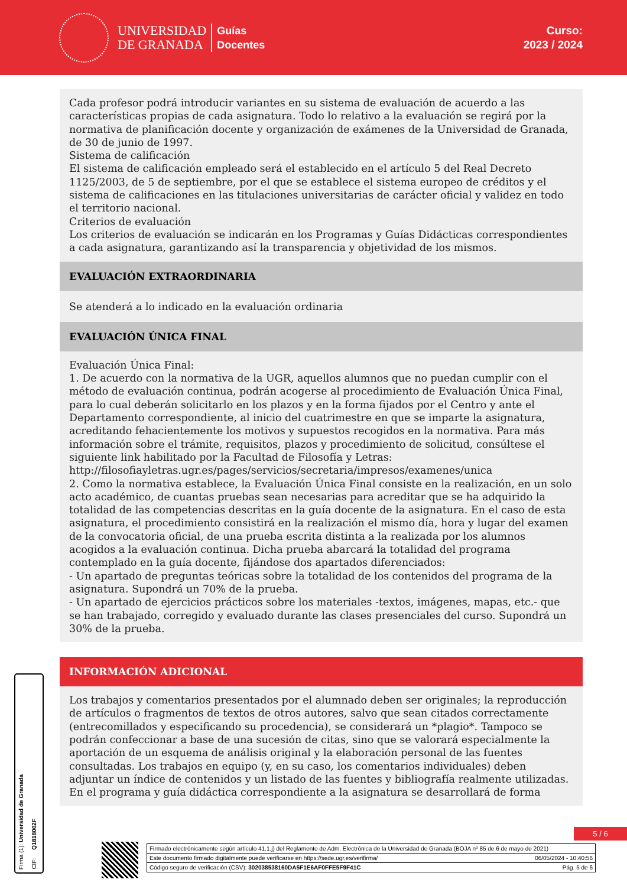UNIVERSIDAD
DE GRANADA
Guías
Docentes
Curso:
2023 / 2024
Cada profesor podrá introducir variantes en su sistema de evaluación de acuerdo a las características propias de cada asignatura. Todo lo relativo a la evaluación se regirá por la normativa de planificación docente y organización de exámenes de la Universidad de Granada, de 30 de junio de 1997.
Sistema de calificación
El sistema de calificación empleado será el establecido en el artículo 5 del Real Decreto 1125/2003, de 5 de septiembre, por el que se establece el sistema europeo de créditos y el sistema de calificaciones en las titulaciones universitarias de carácter oficial y validez en todo el territorio nacional.
Criterios de evaluación
Los criterios de evaluación se indicarán en los Programas y Guías Didácticas correspondientes a cada asignatura, garantizando así la transparencia y objetividad de los mismos.
EVALUACIÓN EXTRAORDINARIA
Se atenderá a lo indicado en la evaluación ordinaria
EVALUACIÓN ÚNICA FINAL
Evaluación Única Final:
1. De acuerdo con la normativa de la UGR, aquellos alumnos que no puedan cumplir con el método de evaluación continua, podrán acogerse al procedimiento de Evaluación Única Final, para lo cual deberán solicitarlo en los plazos y en la forma fijados por el Centro y ante el Departamento correspondiente, al inicio del cuatrimestre en que se imparte la asignatura, acreditando fehacientemente los motivos y supuestos recogidos en la normativa. Para más información sobre el trámite, requisitos, plazos y procedimiento de solicitud, consúltese el siguiente link habilitado por la Facultad de Filosofía y Letras:
http://filosofiayletras.ugr.es/pages/servicios/secretaria/impresos/examenes/unica
2. Como la normativa establece, la Evaluación Única Final consiste en la realización, en un solo acto académico, de cuantas pruebas sean necesarias para acreditar que se ha adquirido la totalidad de las competencias descritas en la guía docente de la asignatura. En el caso de esta asignatura, el procedimiento consistirá en la realización el mismo día, hora y lugar del examen de la convocatoria oficial, de una prueba escrita distinta a la realizada por los alumnos acogidos a la evaluación continua. Dicha prueba abarcará la totalidad del programa contemplado en la guía docente, fijándose dos apartados diferenciados:
- Un apartado de preguntas teóricas sobre la totalidad de los contenidos del programa de la asignatura. Supondrá un 70% de la prueba.
- Un apartado de ejercicios prácticos sobre los materiales -textos, imágenes, mapas, etc.- que se han trabajado, corregido y evaluado durante las clases presenciales del curso. Supondrá un 30% de la prueba.
INFORMACIÓN ADICIONAL
Los trabajos y comentarios presentados por el alumnado deben ser originales; la reproducción de artículos o fragmentos de textos de otros autores, salvo que sean citados correctamente (entrecomillados y especificando su procedencia), se considerará un *plagio*. Tampoco se podrán confeccionar a base de una sucesión de citas, sino que se valorará especialmente la aportación de un esquema de análisis original y la elaboración personal de las fuentes consultadas. Los trabajos en equipo (y, en su caso, los comentarios individuales) deben adjuntar un índice de contenidos y un listado de las fuentes y bibliografía realmente utilizadas.
En el programa y guía didáctica correspondiente a la asignatura se desarrollará de forma
Firma (1): Universidad de Granada
CIF: Q1818002F
5 / 6
Firmado electrónicamente según artículo 41.1.j) del Reglamento de Adm. Electrónica de la Universidad de Granada (BOJA nº 85 de 6 de mayo de 2021)
Este documento firmado digitalmente puede verificarse en https://sede.ugr.es/verifirma/ 06/05/2024 - 10:40:56
Código seguro de verificación (CSV): 302038538160DA5F1E6AF0FFE5F9F41C Pág. 5 de 6